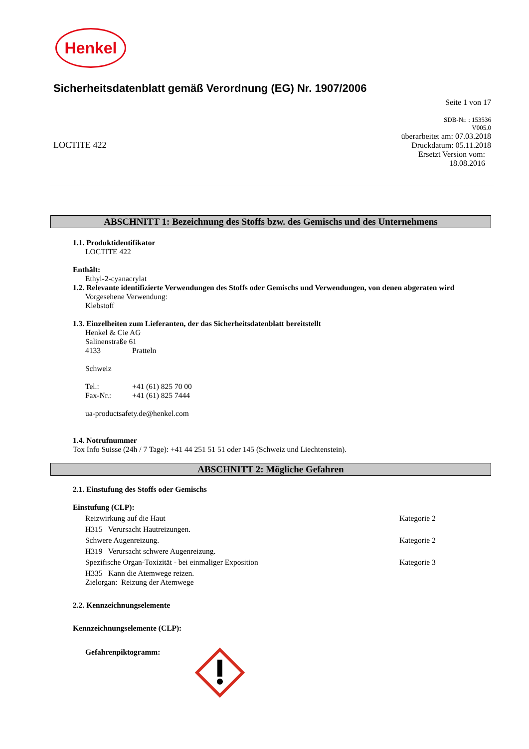Henkel
Sicherheitsdatenblatt gemäß Verordnung (EG) Nr. 1907/2006
Seite 1 von 17
LOCTITE 422
SDB-Nr. : 153536
V005.0
überarbeitet am: 07.03.2018
Druckdatum: 05.11.2018
Ersetzt Version vom:
18.08.2016
ABSCHNITT 1: Bezeichnung des Stoffs bzw. des Gemischs und des Unternehmens
1.1. Produktidentifikator
LOCTITE 422
Enthält:
Ethyl-2-cyanacrylat
1.2. Relevante identifizierte Verwendungen des Stoffs oder Gemischs und Verwendungen, von denen abgeraten wird
Vorgesehene Verwendung:
Klebstoff
1.3. Einzelheiten zum Lieferanten, der das Sicherheitsdatenblatt bereitstellt
Henkel & Cie AG
Salinenstraße 61
4133 Pratteln
Schweiz
Tel.: +41 (61) 825 70 00
Fax-Nr.: +41 (61) 825 7444
ua-productsafety.de@henkel.com
1.4. Notrufnummer
Tox Info Suisse (24h / 7 Tage): +41 44 251 51 51 oder 145 (Schweiz und Liechtenstein).
ABSCHNITT 2: Mögliche Gefahren
2.1. Einstufung des Stoffs oder Gemischs
Einstufung (CLP):
Reizwirkung auf die Haut Kategorie 2
H315 Verursacht Hautreizungen.
Schwere Augenreizung. Kategorie 2
H319 Verursacht schwere Augenreizung.
Spezifische Organ-Toxizität - bei einmaliger Exposition Kategorie 3
H335 Kann die Atemwege reizen.
Zielorgan: Reizung der Atemwege
2.2. Kennzeichnungselemente
Kennzeichnungselemente (CLP):
Gefahrenpiktogramm: